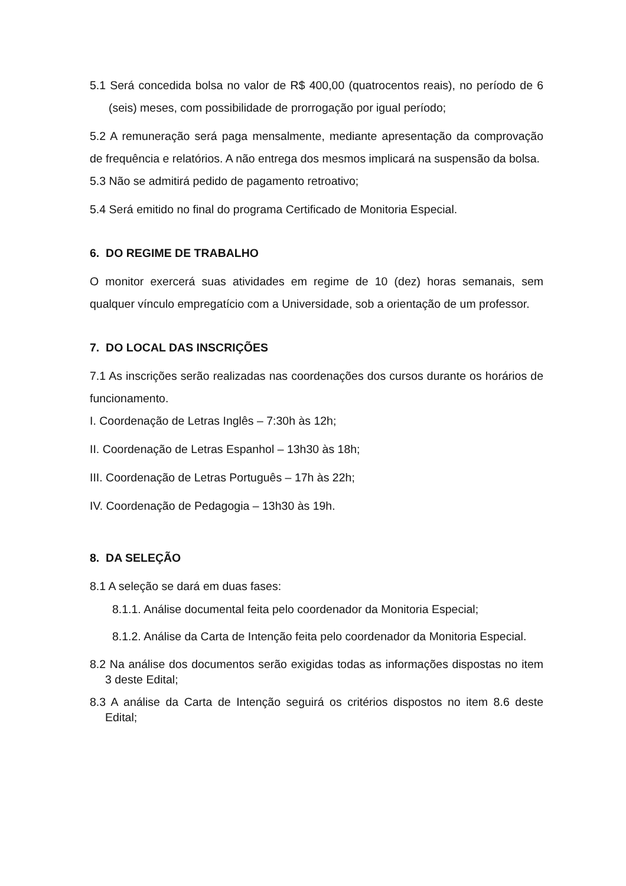5.1 Será concedida bolsa no valor de R$ 400,00 (quatrocentos reais), no período de 6 (seis) meses, com possibilidade de prorrogação por igual período;
5.2 A remuneração será paga mensalmente, mediante apresentação da comprovação de frequência e relatórios. A não entrega dos mesmos implicará na suspensão da bolsa.
5.3 Não se admitirá pedido de pagamento retroativo;
5.4 Será emitido no final do programa Certificado de Monitoria Especial.
6. DO REGIME DE TRABALHO
O monitor exercerá suas atividades em regime de 10 (dez) horas semanais, sem qualquer vínculo empregatício com a Universidade, sob a orientação de um professor.
7. DO LOCAL DAS INSCRIÇÕES
7.1 As inscrições serão realizadas nas coordenações dos cursos durante os horários de funcionamento.
I. Coordenação de Letras Inglês – 7:30h às 12h;
II. Coordenação de Letras Espanhol – 13h30 às 18h;
III. Coordenação de Letras Português – 17h às 22h;
IV. Coordenação de Pedagogia – 13h30 às 19h.
8. DA SELEÇÃO
8.1 A seleção se dará em duas fases:
8.1.1. Análise documental feita pelo coordenador da Monitoria Especial;
8.1.2. Análise da Carta de Intenção feita pelo coordenador da Monitoria Especial.
8.2 Na análise dos documentos serão exigidas todas as informações dispostas no item 3 deste Edital;
8.3 A análise da Carta de Intenção seguirá os critérios dispostos no item 8.6 deste Edital;